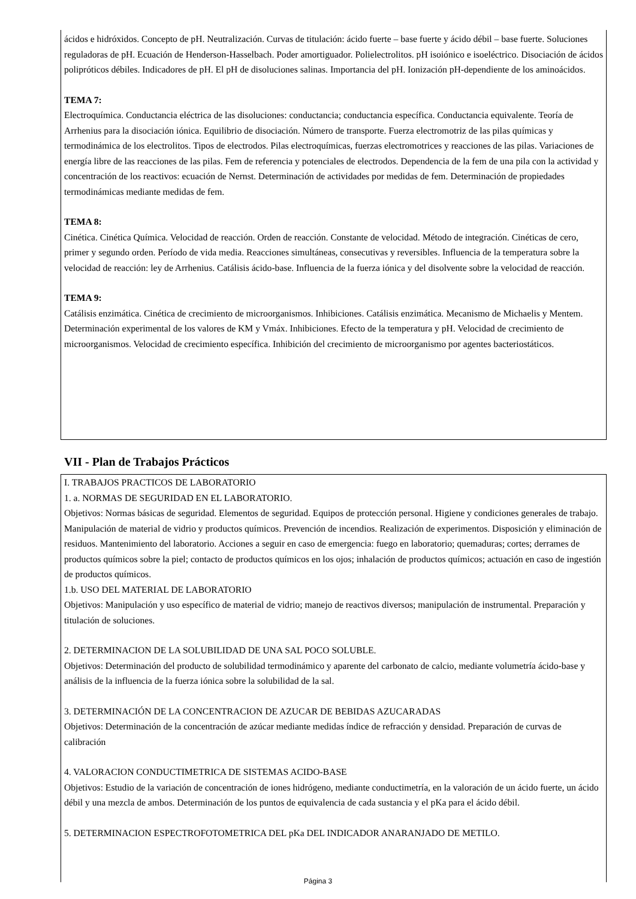ácidos e hidróxidos. Concepto de pH. Neutralización. Curvas de titulación: ácido fuerte – base fuerte y ácido débil – base fuerte. Soluciones reguladoras de pH. Ecuación de Henderson-Hasselbach. Poder amortiguador. Polielectrolitos. pH isoiónico e isoeléctrico. Disociación de ácidos polipróticos débiles. Indicadores de pH. El pH de disoluciones salinas. Importancia del pH. Ionización pH-dependiente de los aminoácidos.
TEMA 7:
Electroquímica. Conductancia eléctrica de las disoluciones: conductancia; conductancia específica. Conductancia equivalente. Teoría de Arrhenius para la disociación iónica. Equilibrio de disociación. Número de transporte. Fuerza electromotriz de las pilas químicas y termodinámica de los electrolitos. Tipos de electrodos. Pilas electroquímicas, fuerzas electromotrices y reacciones de las pilas. Variaciones de energía libre de las reacciones de las pilas. Fem de referencia y potenciales de electrodos. Dependencia de la fem de una pila con la actividad y concentración de los reactivos: ecuación de Nernst. Determinación de actividades por medidas de fem. Determinación de propiedades termodinámicas mediante medidas de fem.
TEMA 8:
Cinética. Cinética Química. Velocidad de reacción. Orden de reacción. Constante de velocidad. Método de integración. Cinéticas de cero, primer y segundo orden. Período de vida media. Reacciones simultáneas, consecutivas y reversibles. Influencia de la temperatura sobre la velocidad de reacción: ley de Arrhenius. Catálisis ácido-base. Influencia de la fuerza iónica y del disolvente sobre la velocidad de reacción.
TEMA 9:
Catálisis enzimática. Cinética de crecimiento de microorganismos. Inhibiciones. Catálisis enzimática. Mecanismo de Michaelis y Mentem. Determinación experimental de los valores de KM y Vmáx. Inhibiciones. Efecto de la temperatura y pH. Velocidad de crecimiento de microorganismos. Velocidad de crecimiento específica. Inhibición del crecimiento de microorganismo por agentes bacteriostáticos.
VII - Plan de Trabajos Prácticos
I. TRABAJOS PRACTICOS DE LABORATORIO
1. a. NORMAS DE SEGURIDAD EN EL LABORATORIO.
Objetivos: Normas básicas de seguridad. Elementos de seguridad. Equipos de protección personal. Higiene y condiciones generales de trabajo. Manipulación de material de vidrio y productos químicos. Prevención de incendios. Realización de experimentos. Disposición y eliminación de residuos. Mantenimiento del laboratorio. Acciones a seguir en caso de emergencia: fuego en laboratorio; quemaduras; cortes; derrames de productos químicos sobre la piel; contacto de productos químicos en los ojos; inhalación de productos químicos; actuación en caso de ingestión de productos químicos.
1.b. USO DEL MATERIAL DE LABORATORIO
Objetivos: Manipulación y uso específico de material de vidrio; manejo de reactivos diversos; manipulación de instrumental. Preparación y titulación de soluciones.
2. DETERMINACION DE LA SOLUBILIDAD DE UNA SAL POCO SOLUBLE.
Objetivos: Determinación del producto de solubilidad termodinámico y aparente del carbonato de calcio, mediante volumetría ácido-base y análisis de la influencia de la fuerza iónica sobre la solubilidad de la sal.
3. DETERMINACIÓN DE LA CONCENTRACION DE AZUCAR DE BEBIDAS AZUCARADAS
Objetivos: Determinación de la concentración de azúcar mediante medidas índice de refracción y densidad. Preparación de curvas de calibración
4. VALORACION CONDUCTIMETRICA DE SISTEMAS ACIDO-BASE
Objetivos: Estudio de la variación de concentración de iones hidrógeno, mediante conductimetría, en la valoración de un ácido fuerte, un ácido débil y una mezcla de ambos. Determinación de los puntos de equivalencia de cada sustancia y el pKa para el ácido débil.
5. DETERMINACION ESPECTROFOTOMETRICA DEL pKa DEL INDICADOR ANARANJADO DE METILO.
Página 3